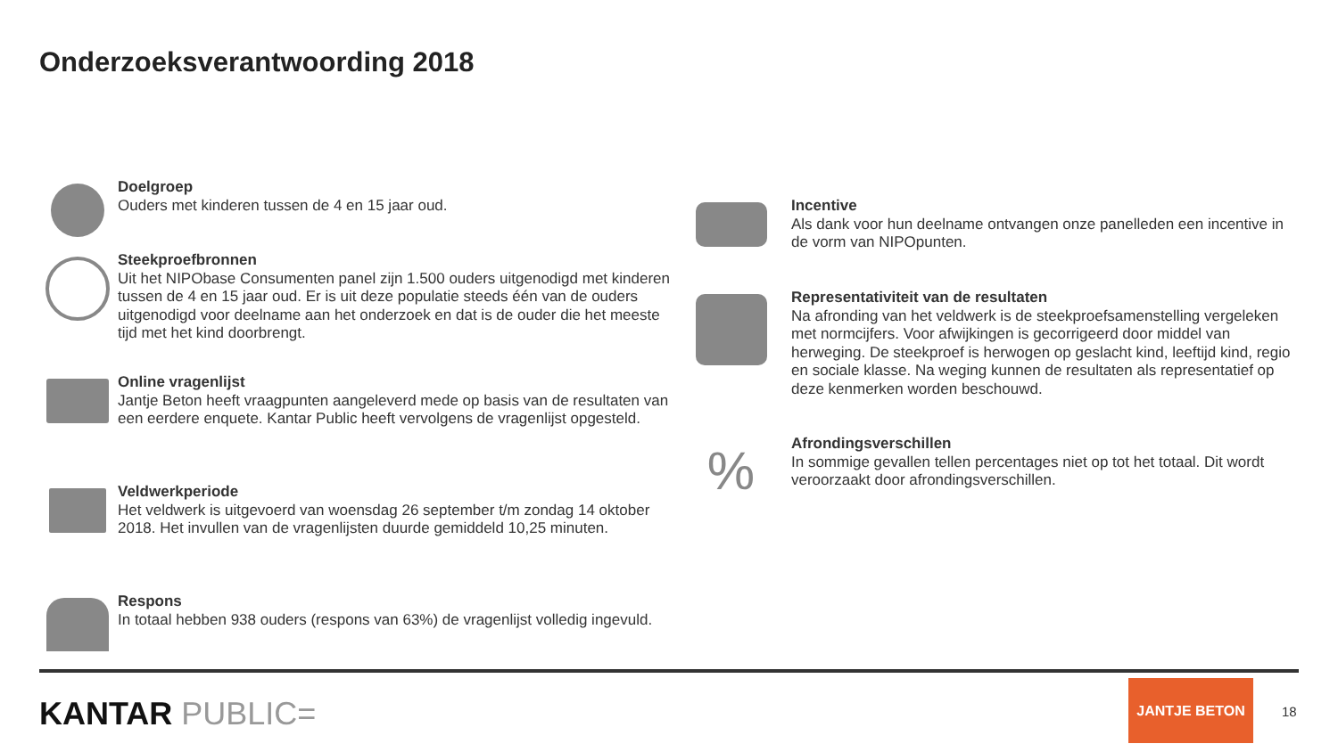Onderzoeksverantwoording 2018
Doelgroep
Ouders met kinderen tussen de 4 en 15 jaar oud.
Steekproefbronnen
Uit het NIPObase Consumenten panel zijn 1.500 ouders uitgenodigd met kinderen tussen de 4 en 15 jaar oud. Er is uit deze populatie steeds één van de ouders uitgenodigd voor deelname aan het onderzoek en dat is de ouder die het meeste tijd met het kind doorbrengt.
Online vragenlijst
Jantje Beton heeft vraagpunten aangeleverd mede op basis van de resultaten van een eerdere enquete. Kantar Public heeft vervolgens de vragenlijst opgesteld.
Veldwerkperiode
Het veldwerk is uitgevoerd van woensdag 26 september t/m zondag 14 oktober 2018. Het invullen van de vragenlijsten duurde gemiddeld 10,25 minuten.
Respons
In totaal hebben 938 ouders (respons van 63%) de vragenlijst volledig ingevuld.
Incentive
Als dank voor hun deelname ontvangen onze panelleden een incentive in de vorm van NIPOpunten.
Representativiteit van de resultaten
Na afronding van het veldwerk is de steekproefsamenstelling vergeleken met normcijfers. Voor afwijkingen is gecorrigeerd door middel van herweging. De steekproef is herwogen op geslacht kind, leeftijd kind, regio en sociale klasse. Na weging kunnen de resultaten als representatief op deze kenmerken worden beschouwd.
%
Afrondingsverschillen
In sommige gevallen tellen percentages niet op tot het totaal. Dit wordt veroorzaakt door afrondingsverschillen.
KANTAR PUBLIC=
JANTJE BETON
18